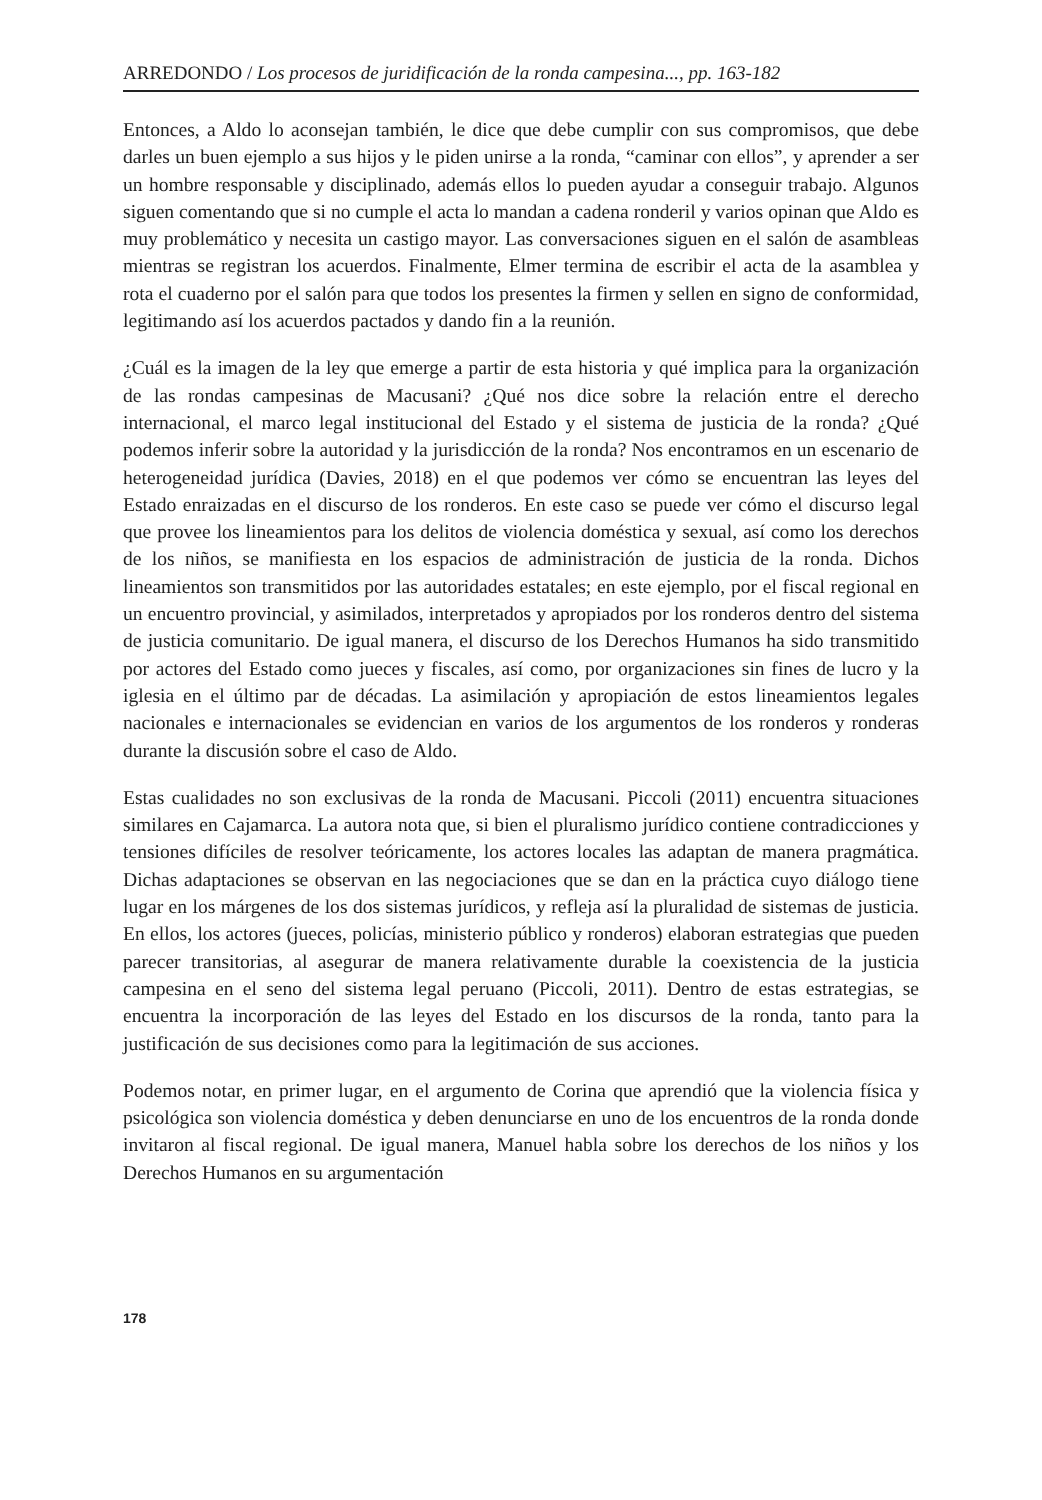ARREDONDO / Los procesos de juridificación de la ronda campesina..., pp. 163-182
Entonces, a Aldo lo aconsejan también, le dice que debe cumplir con sus compromisos, que debe darles un buen ejemplo a sus hijos y le piden unirse a la ronda, “caminar con ellos”, y aprender a ser un hombre responsable y disciplinado, además ellos lo pueden ayudar a conseguir trabajo. Algunos siguen comentando que si no cumple el acta lo mandan a cadena ronderil y varios opinan que Aldo es muy problemático y necesita un castigo mayor. Las conversaciones siguen en el salón de asambleas mientras se registran los acuerdos. Finalmente, Elmer termina de escribir el acta de la asamblea y rota el cuaderno por el salón para que todos los presentes la firmen y sellen en signo de conformidad, legitimando así los acuerdos pactados y dando fin a la reunión.
¿Cuál es la imagen de la ley que emerge a partir de esta historia y qué implica para la organización de las rondas campesinas de Macusani? ¿Qué nos dice sobre la relación entre el derecho internacional, el marco legal institucional del Estado y el sistema de justicia de la ronda? ¿Qué podemos inferir sobre la autoridad y la jurisdicción de la ronda? Nos encontramos en un escenario de heterogeneidad jurídica (Davies, 2018) en el que podemos ver cómo se encuentran las leyes del Estado enraizadas en el discurso de los ronderos. En este caso se puede ver cómo el discurso legal que provee los lineamientos para los delitos de violencia doméstica y sexual, así como los derechos de los niños, se manifiesta en los espacios de administración de justicia de la ronda. Dichos lineamientos son transmitidos por las autoridades estatales; en este ejemplo, por el fiscal regional en un encuentro provincial, y asimilados, interpretados y apropiados por los ronderos dentro del sistema de justicia comunitario. De igual manera, el discurso de los Derechos Humanos ha sido transmitido por actores del Estado como jueces y fiscales, así como, por organizaciones sin fines de lucro y la iglesia en el último par de décadas. La asimilación y apropiación de estos lineamientos legales nacionales e internacionales se evidencian en varios de los argumentos de los ronderos y ronderas durante la discusión sobre el caso de Aldo.
Estas cualidades no son exclusivas de la ronda de Macusani. Piccoli (2011) encuentra situaciones similares en Cajamarca. La autora nota que, si bien el pluralismo jurídico contiene contradicciones y tensiones difíciles de resolver teóricamente, los actores locales las adaptan de manera pragmática. Dichas adaptaciones se observan en las negociaciones que se dan en la práctica cuyo diálogo tiene lugar en los márgenes de los dos sistemas jurídicos, y refleja así la pluralidad de sistemas de justicia. En ellos, los actores (jueces, policías, ministerio público y ronderos) elaboran estrategias que pueden parecer transitorias, al asegurar de manera relativamente durable la coexistencia de la justicia campesina en el seno del sistema legal peruano (Piccoli, 2011). Dentro de estas estrategias, se encuentra la incorporación de las leyes del Estado en los discursos de la ronda, tanto para la justificación de sus decisiones como para la legitimación de sus acciones.
Podemos notar, en primer lugar, en el argumento de Corina que aprendió que la violencia física y psicológica son violencia doméstica y deben denunciarse en uno de los encuentros de la ronda donde invitaron al fiscal regional. De igual manera, Manuel habla sobre los derechos de los niños y los Derechos Humanos en su argumentación
178